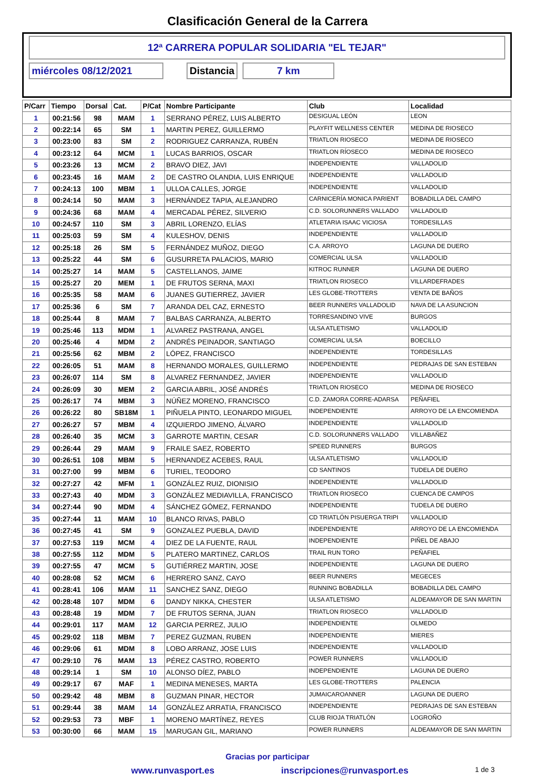Clasificación General de la Carrera
12ª CARRERA POPULAR SOLIDARIA "EL TEJAR"
miércoles 08/12/2021 Distancia 7 km
| P/Carr | Tiempo | Dorsal | Cat. | P/Cat | Nombre Participante | Club | Localidad |
| --- | --- | --- | --- | --- | --- | --- | --- |
| 1 | 00:21:56 | 98 | MAM | 1 | SERRANO PÉREZ, LUIS ALBERTO | DESIGUAL LEÓN | LEON |
| 2 | 00:22:14 | 65 | SM | 1 | MARTIN PEREZ, GUILLERMO | PLAYFIT WELLNESS CENTER | MEDINA DE RIOSECO |
| 3 | 00:23:00 | 83 | SM | 2 | RODRIGUEZ CARRANZA, RUBÉN | TRIATLON RIOSECO | MEDINA DE RIOSECO |
| 4 | 00:23:12 | 64 | MCM | 1 | LUCAS BARRIOS, OSCAR | TRIATLON RÍOSECO | MEDINA DE RIOSECO |
| 5 | 00:23:26 | 13 | MCM | 2 | BRAVO DIEZ, JAVI | INDEPENDIENTE | VALLADOLID |
| 6 | 00:23:45 | 16 | MAM | 2 | DE CASTRO OLANDIA, LUIS ENRIQUE | INDEPENDIENTE | VALLADOLID |
| 7 | 00:24:13 | 100 | MBM | 1 | ULLOA CALLES, JORGE | INDEPENDIENTE | VALLADOLID |
| 8 | 00:24:14 | 50 | MAM | 3 | HERNÁNDEZ TAPIA, ALEJANDRO | CARNICERÍA MONICA PARIENT | BOBADILLA DEL CAMPO |
| 9 | 00:24:36 | 68 | MAM | 4 | MERCADAL PÉREZ, SILVERIO | C.D. SOLORUNNERS VALLADO | VALLADOLID |
| 10 | 00:24:57 | 110 | SM | 3 | ABRIL LORENZO, ELÍAS | ATLETARIA ISAAC VICIOSA | TORDESILLAS |
| 11 | 00:25:03 | 59 | SM | 4 | KULESHOV, DENIS | INDEPENDIENTE | VALLADOLID |
| 12 | 00:25:18 | 26 | SM | 5 | FERNÁNDEZ MUÑOZ, DIEGO | C.A. ARROYO | LAGUNA DE DUERO |
| 13 | 00:25:22 | 44 | SM | 6 | GUSURRETA PALACIOS, MARIO | COMERCIAL ULSA | VALLADOLID |
| 14 | 00:25:27 | 14 | MAM | 5 | CASTELLANOS, JAIME | KITROC RUNNER | LAGUNA DE DUERO |
| 15 | 00:25:27 | 20 | MEM | 1 | DE FRUTOS SERNA, MAXI | TRIATLON RIOSECO | VILLARDEFRADES |
| 16 | 00:25:35 | 58 | MAM | 6 | JUANES GUTIERREZ, JAVIER | LES GLOBE-TROTTERS | VENTA DE BAÑOS |
| 17 | 00:25:36 | 6 | SM | 7 | ARANDA DEL CAZ, ERNESTO | BEER RUNNERS VALLADOLID | NAVA DE LA ASUNCION |
| 18 | 00:25:44 | 8 | MAM | 7 | BALBAS CARRANZA, ALBERTO | TORRESANDINO VIVE | BURGOS |
| 19 | 00:25:46 | 113 | MDM | 1 | ALVAREZ PASTRANA, ANGEL | ULSA ATLETISMO | VALLADOLID |
| 20 | 00:25:46 | 4 | MDM | 2 | ANDRÉS PEINADOR, SANTIAGO | COMERCIAL ULSA | BOECILLO |
| 21 | 00:25:56 | 62 | MBM | 2 | LÓPEZ, FRANCISCO | INDEPENDIENTE | TORDESILLAS |
| 22 | 00:26:05 | 51 | MAM | 8 | HERNANDO MORALES, GUILLERMO | INDEPENDIENTE | PEDRAJAS DE SAN ESTEBAN |
| 23 | 00:26:07 | 114 | SM | 8 | ALVAREZ FERNANDEZ, JAVIER | INDEPENDIENTE | VALLADOLID |
| 24 | 00:26:09 | 30 | MEM | 2 | GARCIA ABRIL, JOSÉ ANDRÉS | TRIATLON RIOSECO | MEDINA DE RIOSECO |
| 25 | 00:26:17 | 74 | MBM | 3 | NÚÑEZ MORENO, FRANCISCO | C.D. ZAMORA CORRE-ADARSA | PEÑAFIEL |
| 26 | 00:26:22 | 80 | SB18M | 1 | PIÑUELA PINTO, LEONARDO MIGUEL | INDEPENDIENTE | ARROYO DE LA ENCOMIENDA |
| 27 | 00:26:27 | 57 | MBM | 4 | IZQUIERDO JIMENO, ÁLVARO | INDEPENDIENTE | VALLADOLID |
| 28 | 00:26:40 | 35 | MCM | 3 | GARROTE MARTIN, CESAR | C.D. SOLORUNNERS VALLADO | VILLABAÑEZ |
| 29 | 00:26:44 | 29 | MAM | 9 | FRAILE SAEZ, ROBERTO | SPEED RUNNERS | BURGOS |
| 30 | 00:26:51 | 108 | MBM | 5 | HERNANDEZ ACEBES, RAUL | ULSA ATLETISMO | VALLADOLID |
| 31 | 00:27:00 | 99 | MBM | 6 | TURIEL, TEODORO | CD SANTINOS | TUDELA DE DUERO |
| 32 | 00:27:27 | 42 | MFM | 1 | GONZÁLEZ RUIZ, DIONISIO | INDEPENDIENTE | VALLADOLID |
| 33 | 00:27:43 | 40 | MDM | 3 | GONZÁLEZ MEDIAVILLA, FRANCISCO | TRIATLON RIOSECO | CUENCA DE CAMPOS |
| 34 | 00:27:44 | 90 | MDM | 4 | SÁNCHEZ GÓMEZ, FERNANDO | INDEPENDIENTE | TUDELA DE DUERO |
| 35 | 00:27:44 | 11 | MAM | 10 | BLANCO RIVAS, PABLO | CD TRIATLÓN PISUERGA TRIPI | VALLADOLID |
| 36 | 00:27:45 | 41 | SM | 9 | GONZALEZ PUEBLA, DAVID | INDEPENDIENTE | ARROYO DE LA ENCOMIENDA |
| 37 | 00:27:53 | 119 | MCM | 4 | DIEZ DE LA FUENTE, RAUL | INDEPENDIENTE | PIÑEL DE ABAJO |
| 38 | 00:27:55 | 112 | MDM | 5 | PLATERO MARTINEZ, CARLOS | TRAIL RUN TORO | PEÑAFIEL |
| 39 | 00:27:55 | 47 | MCM | 5 | GUTIÉRREZ MARTIN, JOSE | INDEPENDIENTE | LAGUNA DE DUERO |
| 40 | 00:28:08 | 52 | MCM | 6 | HERRERO SANZ, CAYO | BEER RUNNERS | MEGECES |
| 41 | 00:28:41 | 106 | MAM | 11 | SANCHEZ SANZ, DIEGO | RUNNING BOBADILLA | BOBADILLA DEL CAMPO |
| 42 | 00:28:48 | 107 | MDM | 6 | DANDY NIKKA, CHESTER | ULSA ATLETISMO | ALDEAMAYOR DE SAN MARTIN |
| 43 | 00:28:48 | 19 | MDM | 7 | DE FRUTOS SERNA, JUAN | TRIATLON RIOSECO | VALLADOLID |
| 44 | 00:29:01 | 117 | MAM | 12 | GARCIA PERREZ, JULIO | INDEPENDIENTE | OLMEDO |
| 45 | 00:29:02 | 118 | MBM | 7 | PEREZ GUZMAN, RUBEN | INDEPENDIENTE | MIERES |
| 46 | 00:29:06 | 61 | MDM | 8 | LOBO ARRANZ, JOSE LUIS | INDEPENDIENTE | VALLADOLID |
| 47 | 00:29:10 | 76 | MAM | 13 | PÉREZ CASTRO, ROBERTO | POWER RUNNERS | VALLADOLID |
| 48 | 00:29:14 | 1 | SM | 10 | ALONSO DÍEZ, PABLO | INDEPENDIENTE | LAGUNA DE DUERO |
| 49 | 00:29:17 | 67 | MAF | 1 | MEDINA MENESES, MARTA | LES GLOBE-TROTTERS | PALENCIA |
| 50 | 00:29:42 | 48 | MBM | 8 | GUZMAN PINAR, HECTOR | JUMAICAROANNER | LAGUNA DE DUERO |
| 51 | 00:29:44 | 38 | MAM | 14 | GONZÁLEZ ARRATIA, FRANCISCO | INDEPENDIENTE | PEDRAJAS DE SAN ESTEBAN |
| 52 | 00:29:53 | 73 | MBF | 1 | MORENO MARTÍNEZ, REYES | CLUB RIOJA TRIATLÓN | LOGROÑO |
| 53 | 00:30:00 | 66 | MAM | 15 | MARUGAN GIL, MARIANO | POWER RUNNERS | ALDEAMAYOR DE SAN MARTIN |
Gracias por participar
www.runvasport.es inscripciones@runvasport.es 1 de 3